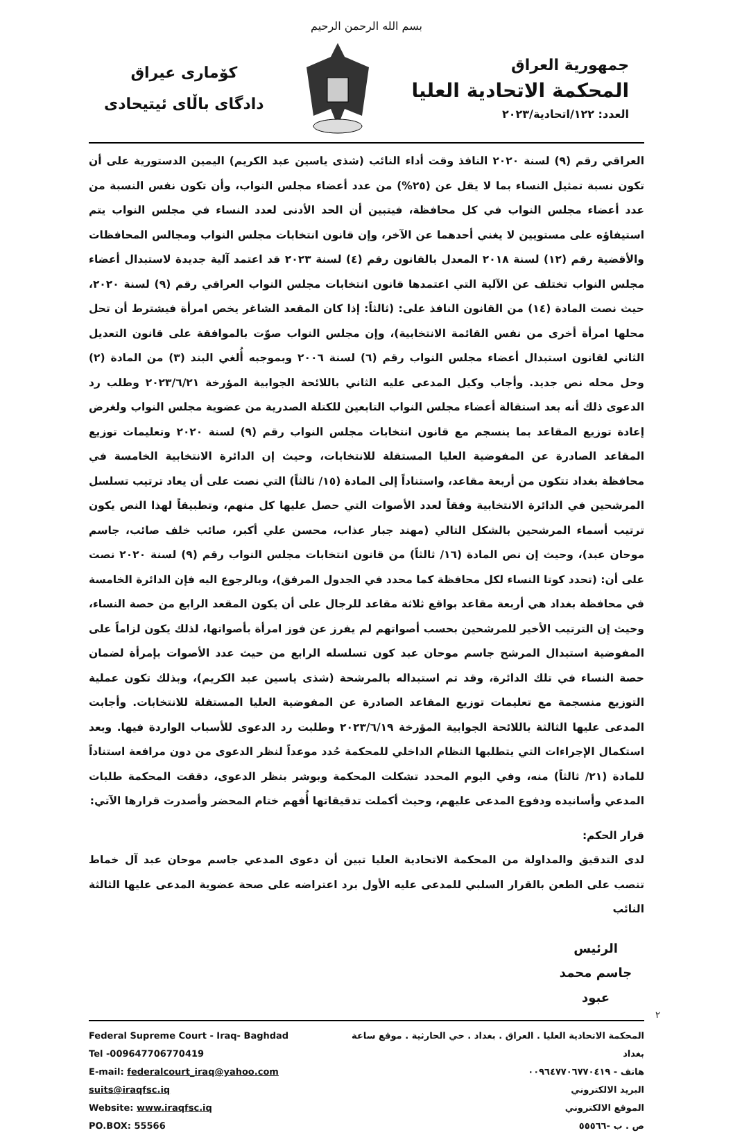بسم الله الرحمن الرحيم
جمهورية العراق
المحكمة الاتحادية العليا
العدد: ١٢٢/اتحادية/٢٠٢٣
كۆماری عیراق
دادگای باڵای ئیتیحادی
العراقي رقم (٩) لسنة ٢٠٢٠ النافذ وقت أداء النائب (شذى ياسين عبد الكريم) اليمين الدستورية على أن تكون نسبة تمثيل النساء بما لا يقل عن (٢٥%) من عدد أعضاء مجلس النواب، وأن تكون نفس النسبة من عدد أعضاء مجلس النواب في كل محافظة، فيتبين أن الحد الأدنى لعدد النساء في مجلس النواب يتم استيفاؤه على مستويين لا يغني أحدهما عن الآخر، وإن قانون انتخابات مجلس النواب ومجالس المحافظات والأقضية رقم (١٢) لسنة ٢٠١٨ المعدل بالقانون رقم (٤) لسنة ٢٠٢٣ قد اعتمد آلية جديدة لاستبدال أعضاء مجلس النواب تختلف عن الآلية التي اعتمدها قانون انتخابات مجلس النواب العراقي رقم (٩) لسنة ٢٠٢٠، حيث نصت المادة (١٤) من القانون النافذ على: (ثالثاً: إذا كان المقعد الشاغر يخص امرأة فيشترط أن تحل محلها امرأة أخرى من نفس القائمة الانتخابية)، وإن مجلس النواب صوّت بالموافقة على قانون التعديل الثاني لقانون استبدال أعضاء مجلس النواب رقم (٦) لسنة ٢٠٠٦ وبموجبه أُلغي البند (٣) من المادة (٢) وحل محله نص جديد. وأجاب وكيل المدعى عليه الثاني باللائحة الجوابية المؤرخة ٢٠٢٣/٦/٢١ وطلب رد الدعوى ذلك أنه بعد استقالة أعضاء مجلس النواب التابعين للكتلة الصدرية من عضوية مجلس النواب ولغرض إعادة توزيع المقاعد بما ينسجم مع قانون انتخابات مجلس النواب رقم (٩) لسنة ٢٠٢٠ وتعليمات توزيع المقاعد الصادرة عن المفوضية العليا المستقلة للانتخابات، وحيث إن الدائرة الانتخابية الخامسة في محافظة بغداد تتكون من أربعة مقاعد، واستناداً إلى المادة (١٥/ ثالثاً) التي نصت على أن يعاد ترتيب تسلسل المرشحين في الدائرة الانتخابية وفقاً لعدد الأصوات التي حصل عليها كل منهم، وتطبيقاً لهذا النص يكون ترتيب أسماء المرشحين بالشكل التالي (مهند جبار عذاب، محسن علي أكبر، صائب خلف صائب، جاسم موحان عبد)، وحيث إن نص المادة (١٦/ ثالثاً) من قانون انتخابات مجلس النواب رقم (٩) لسنة ٢٠٢٠ نصت على أن: (تحدد كوتا النساء لكل محافظة كما محدد في الجدول المرفق)، وبالرجوع اليه فإن الدائرة الخامسة في محافظة بغداد هي أربعة مقاعد بواقع ثلاثة مقاعد للرجال على أن يكون المقعد الرابع من حصة النساء، وحيث إن الترتيب الأخير للمرشحين بحسب أصواتهم لم يفرز عن فوز امرأة بأصواتها، لذلك يكون لزاماً على المفوضية استبدال المرشح جاسم موحان عبد كون تسلسله الرابع من حيث عدد الأصوات بإمرأة لضمان حصة النساء في تلك الدائرة، وقد تم استبداله بالمرشحة (شذى ياسين عبد الكريم)، وبذلك تكون عملية التوزيع منسجمة مع تعليمات توزيع المقاعد الصادرة عن المفوضية العليا المستقلة للانتخابات. وأجابت المدعى عليها الثالثة باللائحة الجوابية المؤرخة ٢٠٢٣/٦/١٩ وطلبت رد الدعوى للأسباب الواردة فيها. وبعد استكمال الإجراءات التي يتطلبها النظام الداخلي للمحكمة حُدد موعداً لنظر الدعوى من دون مرافعة استناداً للمادة (٢١/ ثالثاً) منه، وفي اليوم المحدد تشكلت المحكمة وبوشر بنظر الدعوى، دققت المحكمة طلبات المدعي وأسانيده ودفوع المدعى عليهم، وحيث أكملت تدقيقاتها أُفهم ختام المحضر وأصدرت قرارها الآتي:
قرار الحكم:
لدى التدقيق والمداولة من المحكمة الاتحادية العليا تبين أن دعوى المدعي جاسم موحان عبد آل خماط تنصب على الطعن بالقرار السلبي للمدعى عليه الأول برد اعتراضه على صحة عضوية المدعى عليها الثالثة النائب
الرئيس
جاسم محمد عبود
٢
Federal Supreme Court - Iraq- Baghdad
Tel -009647706770419
E-mail: federalcourt_iraq@yahoo.com suits@iraqfsc.iq
Website: www.iraqfsc.iq
PO.BOX: 55566
المحكمة الاتحادية العليا . العراق . بغداد . حي الحارثية . موقع ساعة بغداد
هاتف - ٠٠٩٦٤٧٧٠٦٧٧٠٤١٩
البريد الالكتروني
الموقع الالكتروني
ص . ب -٥٥٥٦٦